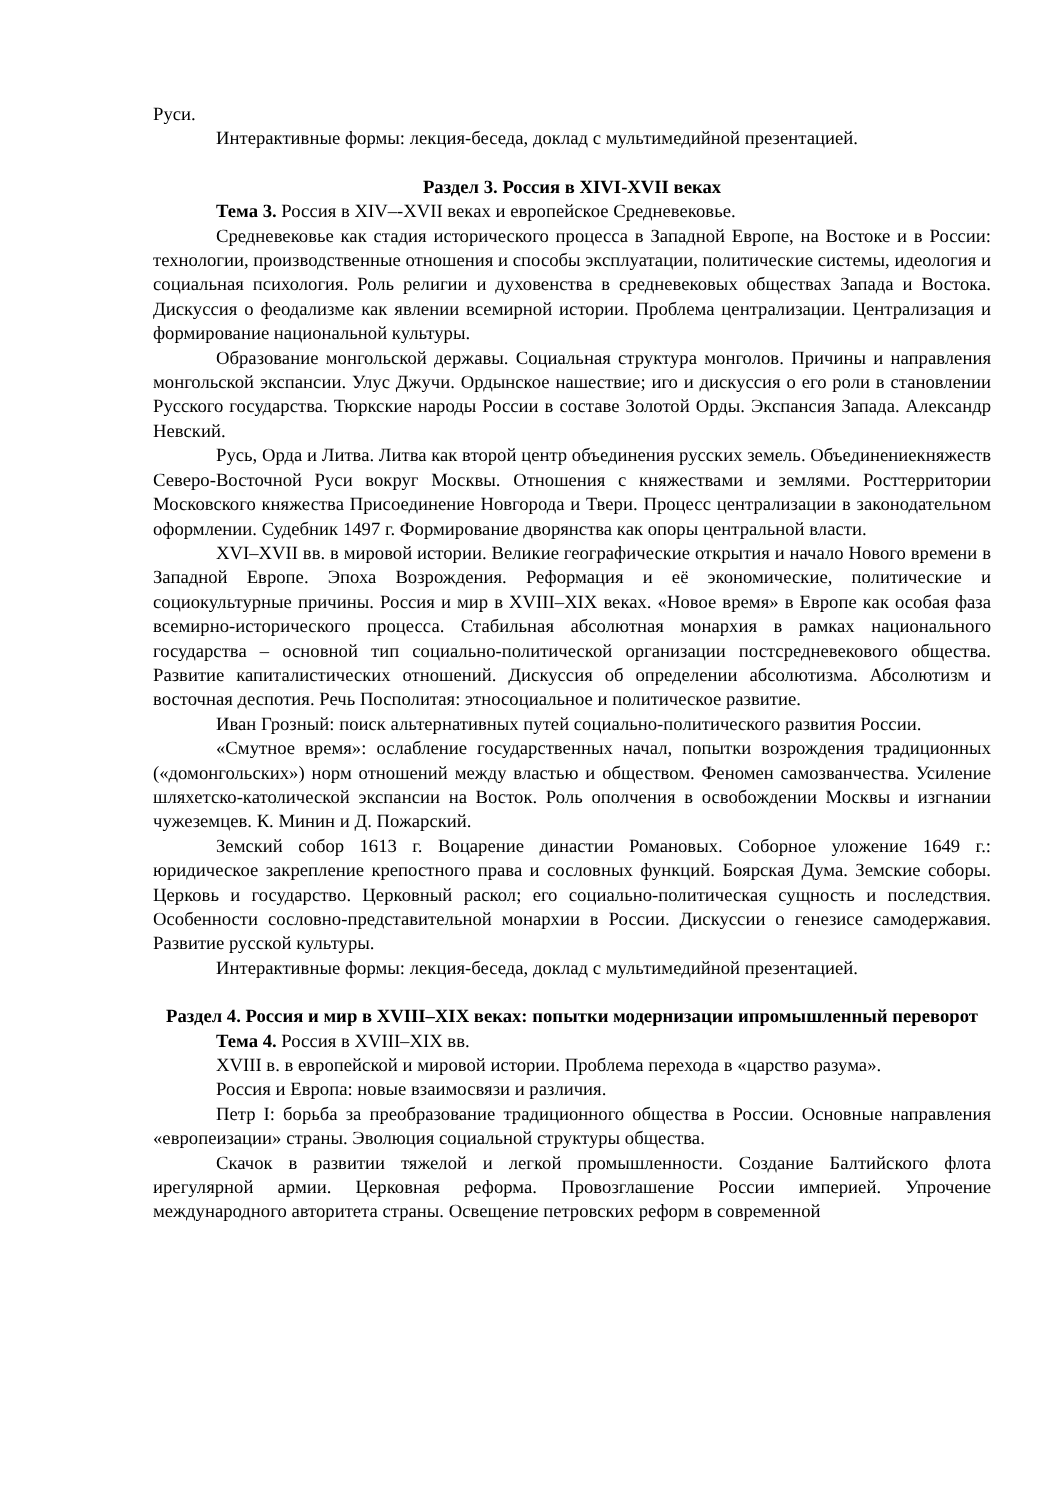Руси.
Интерактивные формы: лекция-беседа, доклад с мультимедийной презентацией.
Раздел 3. Россия в XIVI-XVII веках
Тема 3. Россия в XIV–-XVII веках и европейское Средневековье.
Средневековье как стадия исторического процесса в Западной Европе, на Востоке и в России: технологии, производственные отношения и способы эксплуатации, политические системы, идеология и социальная психология. Роль религии и духовенства в средневековых обществах Запада и Востока. Дискуссия о феодализме как явлении всемирной истории. Проблема централизации. Централизация и формирование национальной культуры.
Образование монгольской державы. Социальная структура монголов. Причины и направления монгольской экспансии. Улус Джучи. Ордынское нашествие; иго и дискуссия о его роли в становлении Русского государства. Тюркские народы России в составе Золотой Орды. Экспансия Запада. Александр Невский.
Русь, Орда и Литва. Литва как второй центр объединения русских земель. Объединениекняжеств Северо-Восточной Руси вокруг Москвы. Отношения с княжествами и землями. Росттерритории Московского княжества Присоединение Новгорода и Твери. Процесс централизации в законодательном оформлении. Судебник 1497 г. Формирование дворянства как опоры центральной власти.
XVI–XVII вв. в мировой истории. Великие географические открытия и начало Нового времени в Западной Европе. Эпоха Возрождения. Реформация и её экономические, политические и социокультурные причины. Россия и мир в XVIII–XIX веках. «Новое время» в Европе как особая фаза всемирно-исторического процесса. Стабильная абсолютная монархия в рамках национального государства – основной тип социально-политической организации постсредневекового общества. Развитие капиталистических отношений. Дискуссия об определении абсолютизма. Абсолютизм и восточная деспотия. Речь Посполитая: этносоциальное и политическое развитие.
Иван Грозный: поиск альтернативных путей социально-политического развития России.
«Смутное время»: ослабление государственных начал, попытки возрождения традиционных («домонгольских») норм отношений между властью и обществом. Феномен самозванчества. Усиление шляхетско-католической экспансии на Восток. Роль ополчения в освобождении Москвы и изгнании чужеземцев. К. Минин и Д. Пожарский.
Земский собор 1613 г. Воцарение династии Романовых. Соборное уложение 1649 г.: юридическое закрепление крепостного права и сословных функций. Боярская Дума. Земские соборы. Церковь и государство. Церковный раскол; его социально-политическая сущность и последствия. Особенности сословно-представительной монархии в России. Дискуссии о генезисе самодержавия. Развитие русской культуры.
Интерактивные формы: лекция-беседа, доклад с мультимедийной презентацией.
Раздел 4. Россия и мир в XVIII–XIX веках: попытки модернизации ипромышленный переворот
Тема 4. Россия в XVIII–XIX вв.
XVIII в. в европейской и мировой истории. Проблема перехода в «царство разума».
Россия и Европа: новые взаимосвязи и различия.
Петр I: борьба за преобразование традиционного общества в России. Основные направления «европеизации» страны. Эволюция социальной структуры общества.
Скачок в развитии тяжелой и легкой промышленности. Создание Балтийского флота ирегулярной армии. Церковная реформа. Провозглашение России империей. Упрочение международного авторитета страны. Освещение петровских реформ в современной